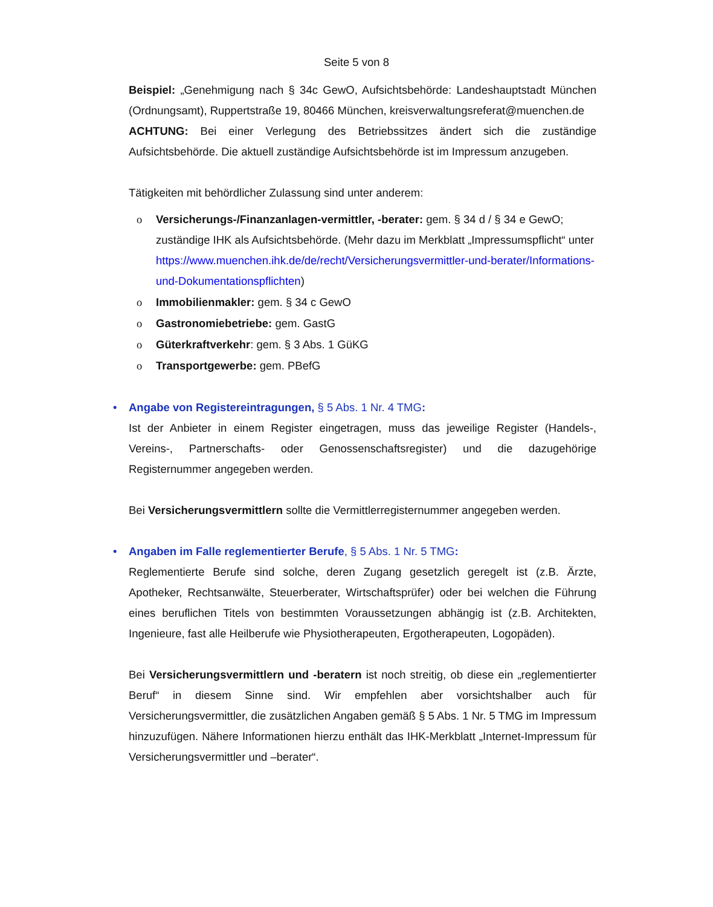Seite 5 von 8
Beispiel: „Genehmigung nach § 34c GewO, Aufsichtsbehörde: Landeshauptstadt München (Ordnungsamt), Ruppertstraße 19, 80466 München, kreisverwaltungsreferat@muenchen.de
ACHTUNG: Bei einer Verlegung des Betriebssitzes ändert sich die zuständige Aufsichtsbehörde. Die aktuell zuständige Aufsichtsbehörde ist im Impressum anzugeben.
Tätigkeiten mit behördlicher Zulassung sind unter anderem:
o Versicherungs-/Finanzanlagen-vermittler, -berater: gem. § 34 d / § 34 e GewO; zuständige IHK als Aufsichtsbehörde. (Mehr dazu im Merkblatt „Impressumspflicht“ unter https://www.muenchen.ihk.de/de/recht/Versicherungsvermittler-und-berater/Informations-und-Dokumentationspflichten)
o Immobilienmakler: gem. § 34 c GewO
o Gastronomiebetriebe: gem. GastG
o Güterkraftverkehr: gem. § 3 Abs. 1 GüKG
o Transportgewerbe: gem. PBefG
• Angabe von Registereintragungen, § 5 Abs. 1 Nr. 4 TMG:
Ist der Anbieter in einem Register eingetragen, muss das jeweilige Register (Handels-, Vereins-, Partnerschafts- oder Genossenschaftsregister) und die dazugehörige Registernummer angegeben werden.
Bei Versicherungsvermittlern sollte die Vermittlerregisternummer angegeben werden.
• Angaben im Falle reglementierter Berufe, § 5 Abs. 1 Nr. 5 TMG:
Reglementierte Berufe sind solche, deren Zugang gesetzlich geregelt ist (z.B. Ärzte, Apotheker, Rechtsanwälte, Steuerberater, Wirtschaftsprüfer) oder bei welchen die Führung eines beruflichen Titels von bestimmten Voraussetzungen abhängig ist (z.B. Architekten, Ingenieure, fast alle Heilberufe wie Physiotherapeuten, Ergotherapeuten, Logopäden).
Bei Versicherungsvermittlern und -beratern ist noch streitig, ob diese ein „reglementierter Beruf“ in diesem Sinne sind. Wir empfehlen aber vorsichtshalber auch für Versicherungsvermittler, die zusätzlichen Angaben gemäß § 5 Abs. 1 Nr. 5 TMG im Impressum hinzuzufügen. Nähere Informationen hierzu enthält das IHK-Merkblatt „Internet-Impressum für Versicherungsvermittler und –berater“.